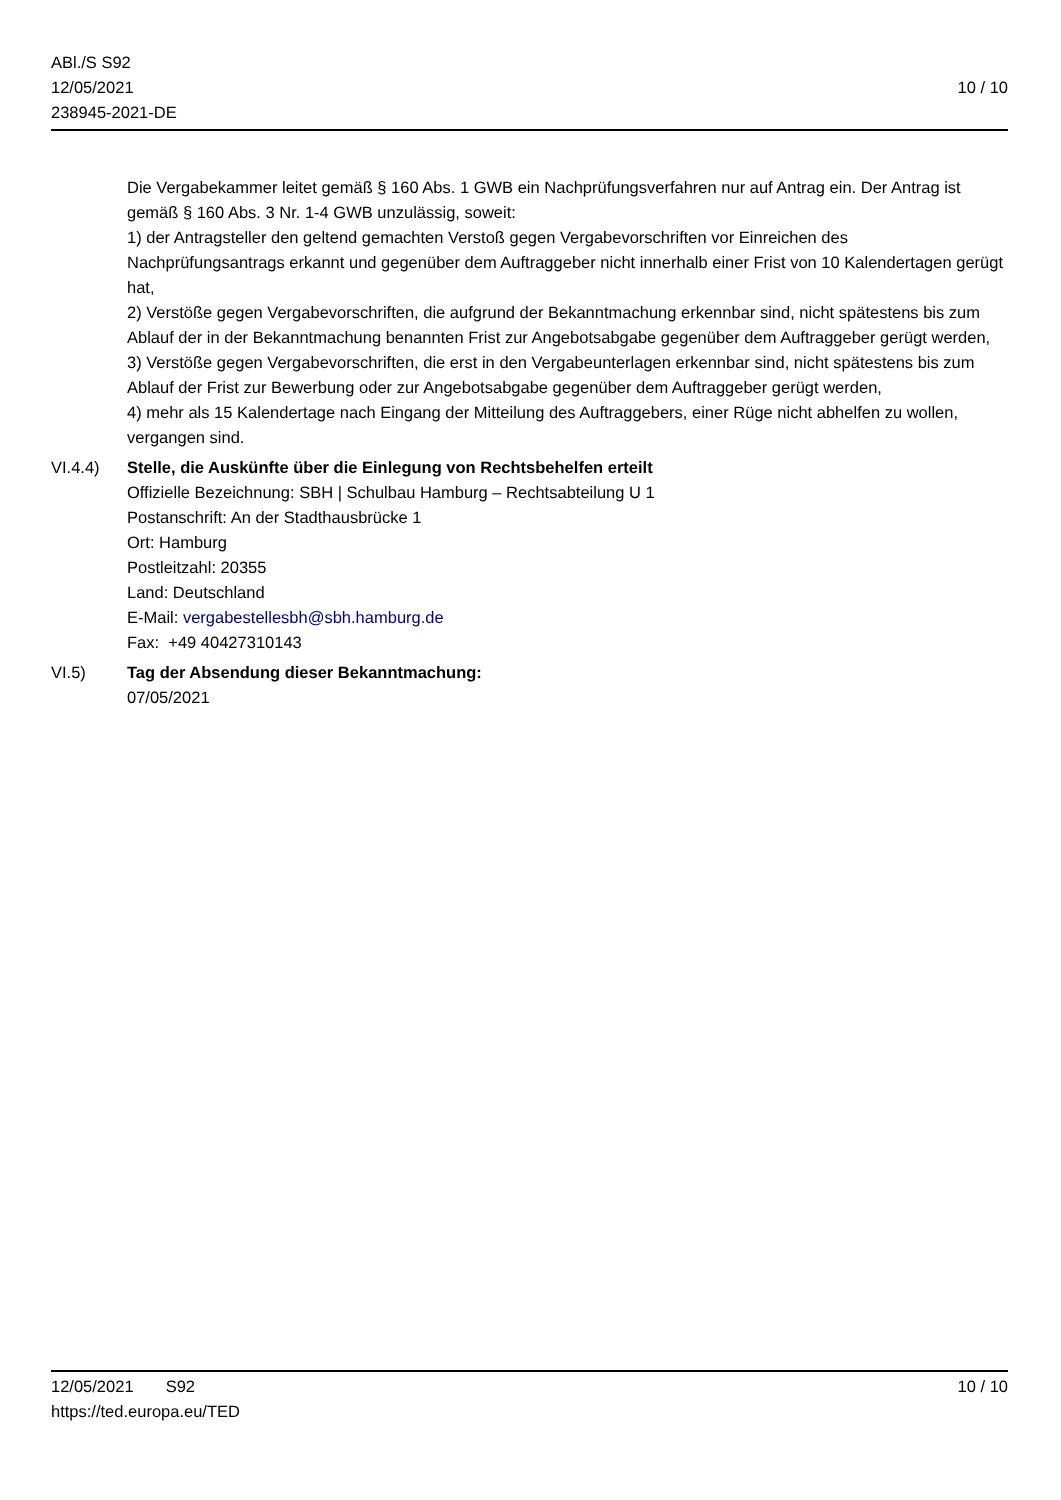ABl./S S92
12/05/2021
238945-2021-DE
10 / 10
Die Vergabekammer leitet gemäß § 160 Abs. 1 GWB ein Nachprüfungsverfahren nur auf Antrag ein. Der Antrag ist gemäß § 160 Abs. 3 Nr. 1-4 GWB unzulässig, soweit:
1) der Antragsteller den geltend gemachten Verstoß gegen Vergabevorschriften vor Einreichen des Nachprüfungsantrags erkannt und gegenüber dem Auftraggeber nicht innerhalb einer Frist von 10 Kalendertagen gerügt hat,
2) Verstöße gegen Vergabevorschriften, die aufgrund der Bekanntmachung erkennbar sind, nicht spätestens bis zum Ablauf der in der Bekanntmachung benannten Frist zur Angebotsabgabe gegenüber dem Auftraggeber gerügt werden,
3) Verstöße gegen Vergabevorschriften, die erst in den Vergabeunterlagen erkennbar sind, nicht spätestens bis zum Ablauf der Frist zur Bewerbung oder zur Angebotsabgabe gegenüber dem Auftraggeber gerügt werden,
4) mehr als 15 Kalendertage nach Eingang der Mitteilung des Auftraggebers, einer Rüge nicht abhelfen zu wollen, vergangen sind.
VI.4.4) Stelle, die Auskünfte über die Einlegung von Rechtsbehelfen erteilt
Offizielle Bezeichnung: SBH | Schulbau Hamburg – Rechtsabteilung U 1
Postanschrift: An der Stadthausbrücke 1
Ort: Hamburg
Postleitzahl: 20355
Land: Deutschland
E-Mail: vergabestellesbh@sbh.hamburg.de
Fax: +49 40427310143
VI.5) Tag der Absendung dieser Bekanntmachung:
07/05/2021
12/05/2021 S92 10 / 10
https://ted.europa.eu/TED